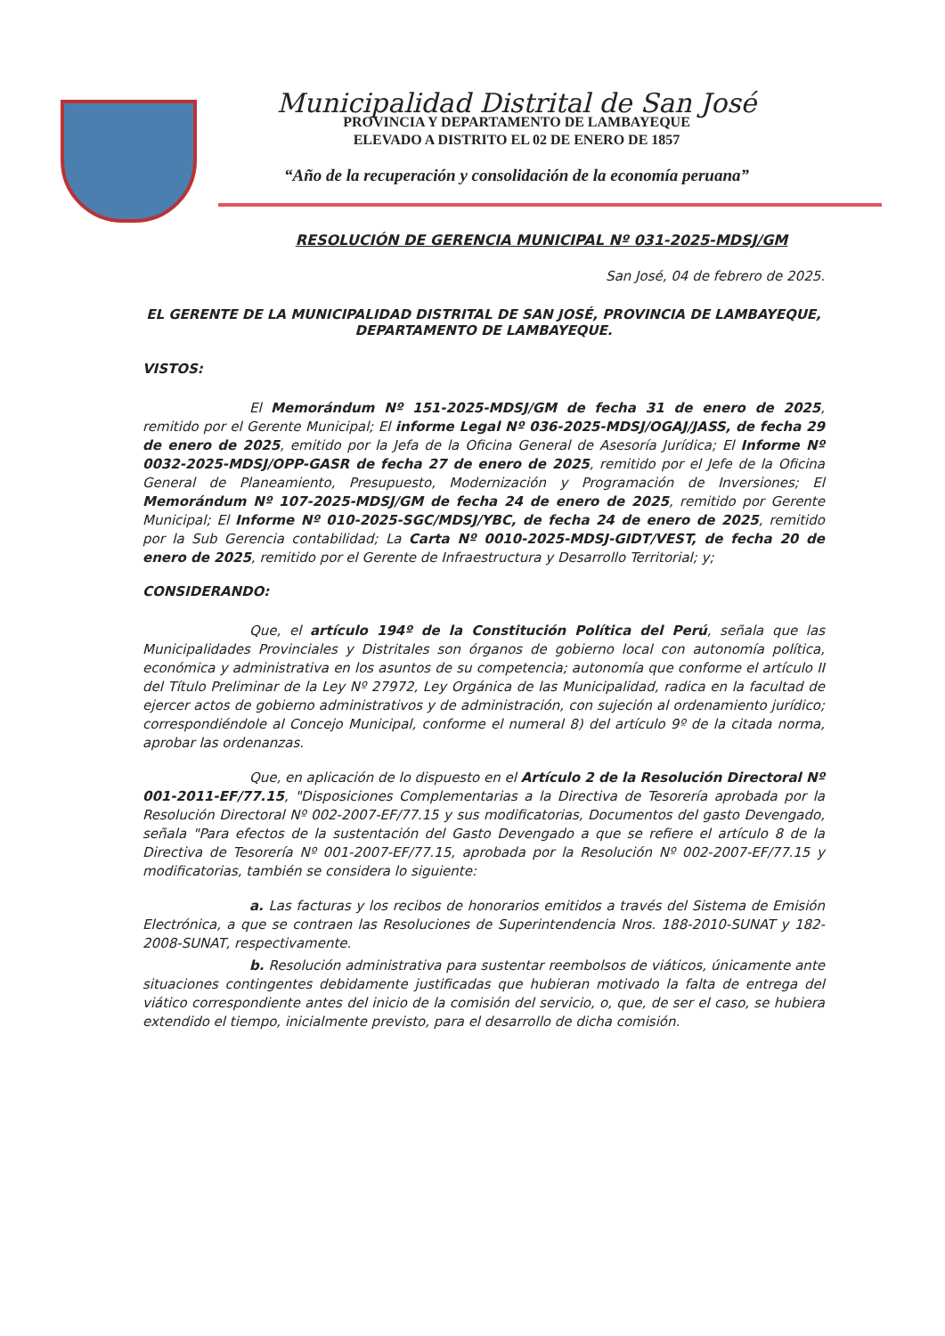Municipalidad Distrital de San José
PROVINCIA Y DEPARTAMENTO DE LAMBAYEQUE
ELEVADO A DISTRITO EL 02 DE ENERO DE 1857
“Año de la recuperación y consolidación de la economía peruana”
RESOLUCIÓN DE GERENCIA MUNICIPAL Nº 031-2025-MDSJ/GM
San José, 04 de febrero de 2025.
EL GERENTE DE LA MUNICIPALIDAD DISTRITAL DE SAN JOSÉ, PROVINCIA DE LAMBAYEQUE, DEPARTAMENTO DE LAMBAYEQUE.
VISTOS:
El Memorándum Nº 151-2025-MDSJ/GM de fecha 31 de enero de 2025, remitido por el Gerente Municipal; El informe Legal Nº 036-2025-MDSJ/OGAJ/JASS, de fecha 29 de enero de 2025, emitido por la Jefa de la Oficina General de Asesoría Jurídica; El Informe Nº 0032-2025-MDSJ/OPP-GASR de fecha 27 de enero de 2025, remitido por el Jefe de la Oficina General de Planeamiento, Presupuesto, Modernización y Programación de Inversiones; El Memorándum Nº 107-2025-MDSJ/GM de fecha 24 de enero de 2025, remitido por Gerente Municipal; El Informe Nº 010-2025-SGC/MDSJ/YBC, de fecha 24 de enero de 2025, remitido por la Sub Gerencia contabilidad; La Carta Nº 0010-2025-MDSJ-GIDT/VEST, de fecha 20 de enero de 2025, remitido por el Gerente de Infraestructura y Desarrollo Territorial; y;
CONSIDERANDO:
Que, el artículo 194º de la Constitución Política del Perú, señala que las Municipalidades Provinciales y Distritales son órganos de gobierno local con autonomía política, económica y administrativa en los asuntos de su competencia; autonomía que conforme el artículo II del Título Preliminar de la Ley Nº 27972, Ley Orgánica de las Municipalidad, radica en la facultad de ejercer actos de gobierno administrativos y de administración, con sujeción al ordenamiento jurídico; correspondiéndole al Concejo Municipal, conforme el numeral 8) del artículo 9º de la citada norma, aprobar las ordenanzas.
Que, en aplicación de lo dispuesto en el Artículo 2 de la Resolución Directoral Nº 001-2011-EF/77.15, "Disposiciones Complementarias a la Directiva de Tesorería aprobada por la Resolución Directoral Nº 002-2007-EF/77.15 y sus modificatorias, Documentos del gasto Devengado, señala "Para efectos de la sustentación del Gasto Devengado a que se refiere el artículo 8 de la Directiva de Tesorería Nº 001-2007-EF/77.15, aprobada por la Resolución Nº 002-2007-EF/77.15 y modificatorias, también se considera lo siguiente:
a. Las facturas y los recibos de honorarios emitidos a través del Sistema de Emisión Electrónica, a que se contraen las Resoluciones de Superintendencia Nros. 188-2010-SUNAT y 182-2008-SUNAT, respectivamente.
b. Resolución administrativa para sustentar reembolsos de viáticos, únicamente ante situaciones contingentes debidamente justificadas que hubieran motivado la falta de entrega del viático correspondiente antes del inicio de la comisión del servicio, o, que, de ser el caso, se hubiera extendido el tiempo, inicialmente previsto, para el desarrollo de dicha comisión.